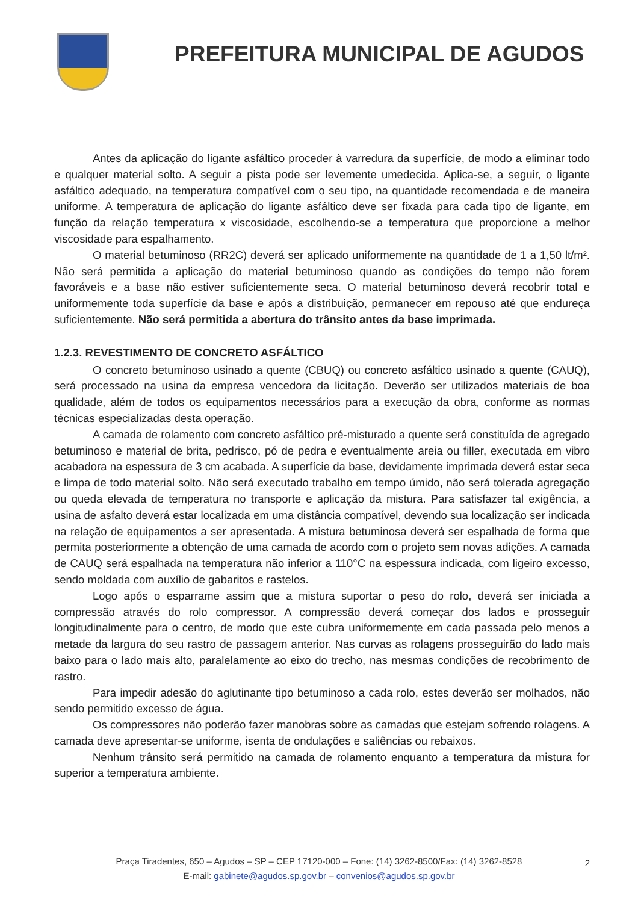PREFEITURA MUNICIPAL DE AGUDOS
Antes da aplicação do ligante asfáltico proceder à varredura da superfície, de modo a eliminar todo e qualquer material solto. A seguir a pista pode ser levemente umedecida. Aplica-se, a seguir, o ligante asfáltico adequado, na temperatura compatível com o seu tipo, na quantidade recomendada e de maneira uniforme. A temperatura de aplicação do ligante asfáltico deve ser fixada para cada tipo de ligante, em função da relação temperatura x viscosidade, escolhendo-se a temperatura que proporcione a melhor viscosidade para espalhamento.
O material betuminoso (RR2C) deverá ser aplicado uniformemente na quantidade de 1 a 1,50 lt/m². Não será permitida a aplicação do material betuminoso quando as condições do tempo não forem favoráveis e a base não estiver suficientemente seca. O material betuminoso deverá recobrir total e uniformemente toda superfície da base e após a distribuição, permanecer em repouso até que endureça suficientemente. Não será permitida a abertura do trânsito antes da base imprimada.
1.2.3. REVESTIMENTO DE CONCRETO ASFÁLTICO
O concreto betuminoso usinado a quente (CBUQ) ou concreto asfáltico usinado a quente (CAUQ), será processado na usina da empresa vencedora da licitação. Deverão ser utilizados materiais de boa qualidade, além de todos os equipamentos necessários para a execução da obra, conforme as normas técnicas especializadas desta operação.
A camada de rolamento com concreto asfáltico pré-misturado a quente será constituída de agregado betuminoso e material de brita, pedrisco, pó de pedra e eventualmente areia ou filler, executada em vibro acabadora na espessura de 3 cm acabada. A superfície da base, devidamente imprimada deverá estar seca e limpa de todo material solto. Não será executado trabalho em tempo úmido, não será tolerada agregação ou queda elevada de temperatura no transporte e aplicação da mistura. Para satisfazer tal exigência, a usina de asfalto deverá estar localizada em uma distância compatível, devendo sua localização ser indicada na relação de equipamentos a ser apresentada. A mistura betuminosa deverá ser espalhada de forma que permita posteriormente a obtenção de uma camada de acordo com o projeto sem novas adições. A camada de CAUQ será espalhada na temperatura não inferior a 110°C na espessura indicada, com ligeiro excesso, sendo moldada com auxílio de gabaritos e rastelos.
Logo após o esparrame assim que a mistura suportar o peso do rolo, deverá ser iniciada a compressão através do rolo compressor. A compressão deverá começar dos lados e prosseguir longitudinalmente para o centro, de modo que este cubra uniformemente em cada passada pelo menos a metade da largura do seu rastro de passagem anterior. Nas curvas as rolagens prosseguirão do lado mais baixo para o lado mais alto, paralelamente ao eixo do trecho, nas mesmas condições de recobrimento de rastro.
Para impedir adesão do aglutinante tipo betuminoso a cada rolo, estes deverão ser molhados, não sendo permitido excesso de água.
Os compressores não poderão fazer manobras sobre as camadas que estejam sofrendo rolagens. A camada deve apresentar-se uniforme, isenta de ondulações e saliências ou rebaixos.
Nenhum trânsito será permitido na camada de rolamento enquanto a temperatura da mistura for superior a temperatura ambiente.
Praça Tiradentes, 650 – Agudos – SP – CEP 17120-000 – Fone: (14) 3262-8500/Fax: (14) 3262-8528
E-mail: gabinete@agudos.sp.gov.br – convenios@agudos.sp.gov.br
2